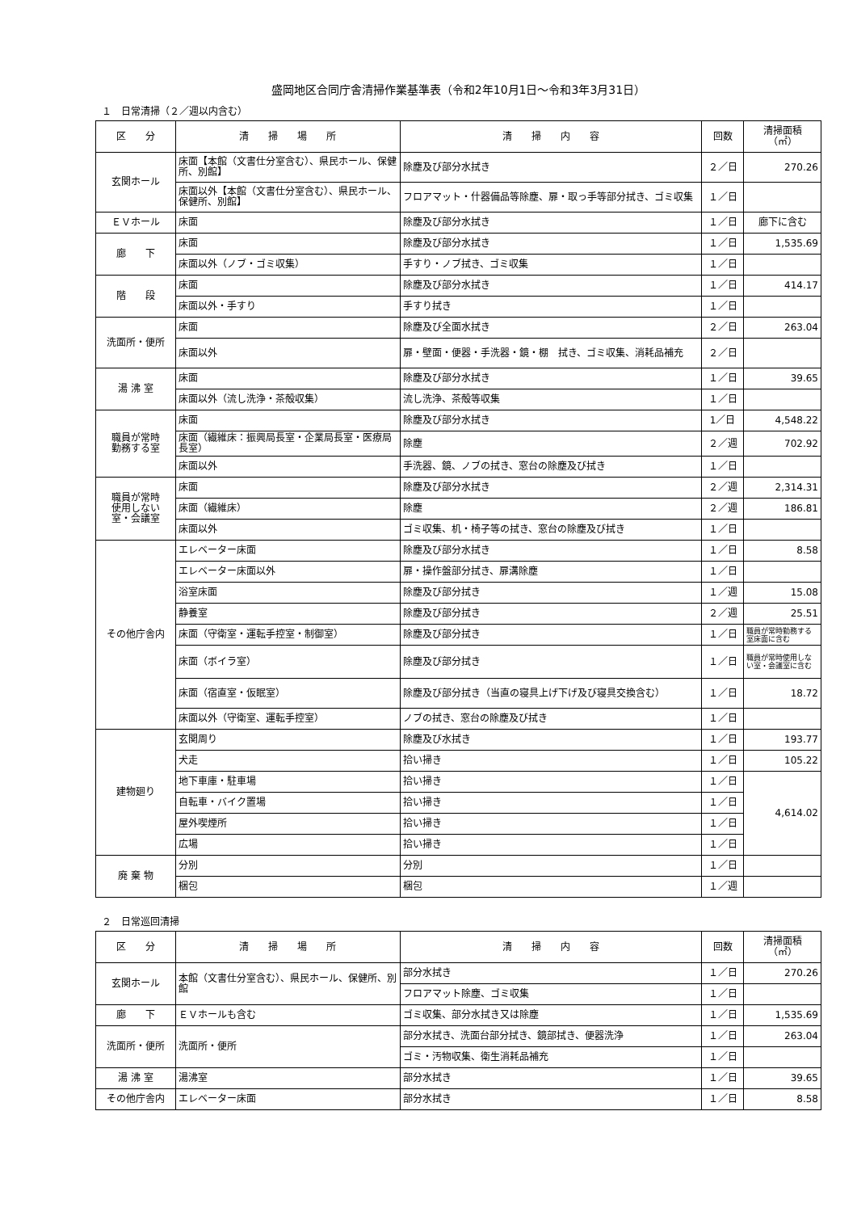盛岡地区合同庁舎清掃作業基準表（令和2年10月1日～令和3年3月31日）
１　日常清掃（２／週以内含む）
| 区 分 | 清 掃 場 所 | 清 掃 内 容 | 回数 | 清掃面積 （㎡） |
| --- | --- | --- | --- | --- |
| 玄関ホール | 床面【本館（文書仕分室含む）、県民ホール、保健所、別館】 | 除塵及び部分水拭き | ２／日 | 270.26 |
| | 床面以外【本館（文書仕分室含む）、県民ホール、保健所、別館】 | フロアマット・什器備品等除塵、扉・取っ手等部分拭き、ゴミ収集 | １／日 | |
| ＥＶホール | 床面 | 除塵及び部分水拭き | １／日 | 廊下に含む |
| 廊 下 | 床面 | 除塵及び部分水拭き | １／日 | 1,535.69 |
| | 床面以外（ノブ・ゴミ収集） | 手すり・ノブ拭き、ゴミ収集 | １／日 | |
| 階 段 | 床面 | 除塵及び部分水拭き | １／日 | 414.17 |
| | 床面以外・手すり | 手すり拭き | １／日 | |
| 洗面所・便所 | 床面 | 除塵及び全面水拭き | ２／日 | 263.04 |
| | 床面以外 | 扉・壁面・便器・手洗器・鏡・棚 拭き、ゴミ収集、消耗品補充 | ２／日 | |
| 湯 沸 室 | 床面 | 除塵及び部分水拭き | １／日 | 39.65 |
| | 床面以外（流し洗浄・茶殻収集） | 流し洗浄、茶殻等収集 | １／日 | |
| 職員が常時 勤務する室 | 床面 | 除塵及び部分水拭き | 1／日 | 4,548.22 |
| | 床面（繊維床：振興局長室・企業局長室・医療局長室） | 除塵 | ２／週 | 702.92 |
| | 床面以外 | 手洗器、鏡、ノブの拭き、窓台の除塵及び拭き | １／日 | |
| 職員が常時 使用しない 室・会議室 | 床面 | 除塵及び部分水拭き | ２／週 | 2,314.31 |
| | 床面（繊維床） | 除塵 | ２／週 | 186.81 |
| | 床面以外 | ゴミ収集、机・椅子等の拭き、窓台の除塵及び拭き | １／日 | |
| その他庁舎内 | エレベーター床面 | 除塵及び部分水拭き | １／日 | 8.58 |
| | エレベーター床面以外 | 扉・操作盤部分拭き、扉溝除塵 | １／日 | |
| | 浴室床面 | 除塵及び部分拭き | １／週 | 15.08 |
| | 静養室 | 除塵及び部分拭き | ２／週 | 25.51 |
| | 床面（守衛室・運転手控室・制御室） | 除塵及び部分拭き | １／日 | 職員が常時勤務する室床面に含む |
| | 床面（ボイラ室） | 除塵及び部分拭き | １／日 | 職員が常時使用しない室・会議室に含む |
| | 床面（宿直室・仮眠室） | 除塵及び部分拭き（当直の寝具上げ下げ及び寝具交換含む） | １／日 | 18.72 |
| | 床面以外（守衛室、運転手控室） | ノブの拭き、窓台の除塵及び拭き | １／日 | |
| 建物廻り | 玄関周り | 除塵及び水拭き | １／日 | 193.77 |
| | 犬走 | 拾い掃き | １／日 | 105.22 |
| | 地下車庫・駐車場 | 拾い掃き | １／日 | 4,614.02 |
| | 自転車・バイク置場 | 拾い掃き | １／日 | |
| | 屋外喫煙所 | 拾い掃き | １／日 | |
| | 広場 | 拾い掃き | １／日 | |
| 廃 棄 物 | 分別 | 分別 | １／日 | |
| | 梱包 | 梱包 | １／週 | |
２　日常巡回清掃
| 区 分 | 清 掃 場 所 | 清 掃 内 容 | 回数 | 清掃面積 （㎡） |
| --- | --- | --- | --- | --- |
| 玄関ホール | 本館（文書仕分室含む）、県民ホール、保健所、別館 | 部分水拭き | １／日 | 270.26 |
| | | フロアマット除塵、ゴミ収集 | １／日 | |
| 廊 下 | ＥＶホールも含む | ゴミ収集、部分水拭き又は除塵 | １／日 | 1,535.69 |
| 洗面所・便所 | 洗面所・便所 | 部分水拭き、洗面台部分拭き、鏡部拭き、便器洗浄 | １／日 | 263.04 |
| | | ゴミ・汚物収集、衛生消耗品補充 | １／日 | |
| 湯 沸 室 | 湯沸室 | 部分水拭き | １／日 | 39.65 |
| その他庁舎内 | エレベーター床面 | 部分水拭き | １／日 | 8.58 |